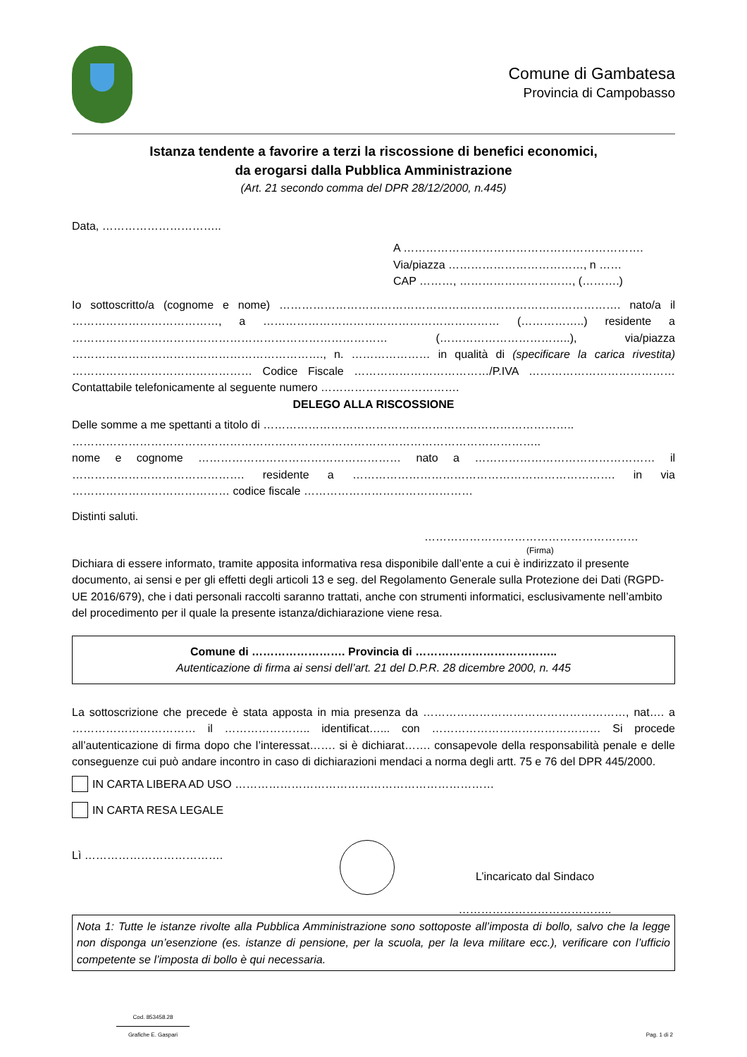Comune di Gambatesa
Provincia di Campobasso
Istanza tendente a favorire a terzi la riscossione di benefici economici,
da erogarsi dalla Pubblica Amministrazione
(Art. 21 secondo comma del DPR 28/12/2000, n.445)
Data, …………………………..
A ……………………………………………………….
Via/piazza ………………………………, n ……
CAP ………, …………………………, (……….)
Io sottoscritto/a (cognome e nome) ………………………………………………………………………………. nato/a il …………………………………, a ……………………………………………………… (……………..) residente a ………………………………………………………………………… (……………………………..), via/piazza …………………………………………………………., n. ………………… in qualità di (specificare la carica rivestita) ………………………………………… Codice Fiscale ………………………………/P.IVA ………………………………… Contattabile telefonicamente al seguente numero ……………………………….
DELEGO ALLA RISCOSSIONE
Delle somme a me spettanti a titolo di ………………………………………………………………………..
……………………………………………………………………………………………………………..
nome e cognome ……………………………………………… nato a ………………………………………… il ………………………………………. residente a ……………………………………………………………. in via …………………………………… codice fiscale ………………………………………
Distinti saluti.
…………………………………………………
(Firma)
Dichiara di essere informato, tramite apposita informativa resa disponibile dall’ente a cui è indirizzato il presente documento, ai sensi e per gli effetti degli articoli 13 e seg. del Regolamento Generale sulla Protezione dei Dati (RGPD-UE 2016/679), che i dati personali raccolti saranno trattati, anche con strumenti informatici, esclusivamente nell’ambito del procedimento per il quale la presente istanza/dichiarazione viene resa.
Comune di ……………………. Provincia di ………………………………..
Autenticazione di firma ai sensi dell’art. 21 del D.P.R. 28 dicembre 2000, n. 445
La sottoscrizione che precede è stata apposta in mia presenza da ………………………………………………, nat…. a …………………………… il ………………….. identificat…... con ……………………………………… Si procede all’autenticazione di firma dopo che l’interessat……. si è dichiarat……. consapevole della responsabilità penale e delle conseguenze cui può andare incontro in caso di dichiarazioni mendaci a norma degli artt. 75 e 76 del DPR 445/2000.
IN CARTA LIBERA AD USO ……………………………………………………………
IN CARTA RESA LEGALE
Lì ……………………………….
L’incaricato dal Sindaco
…………………………………..
Nota 1: Tutte le istanze rivolte alla Pubblica Amministrazione sono sottoposte all’imposta di bollo, salvo che la legge non disponga un’esenzione (es. istanze di pensione, per la scuola, per la leva militare ecc.), verificare con l’ufficio competente se l’imposta di bollo è qui necessaria.
Cod. 853458.28
Grafiche E. Gaspari
Pag. 1 di 2